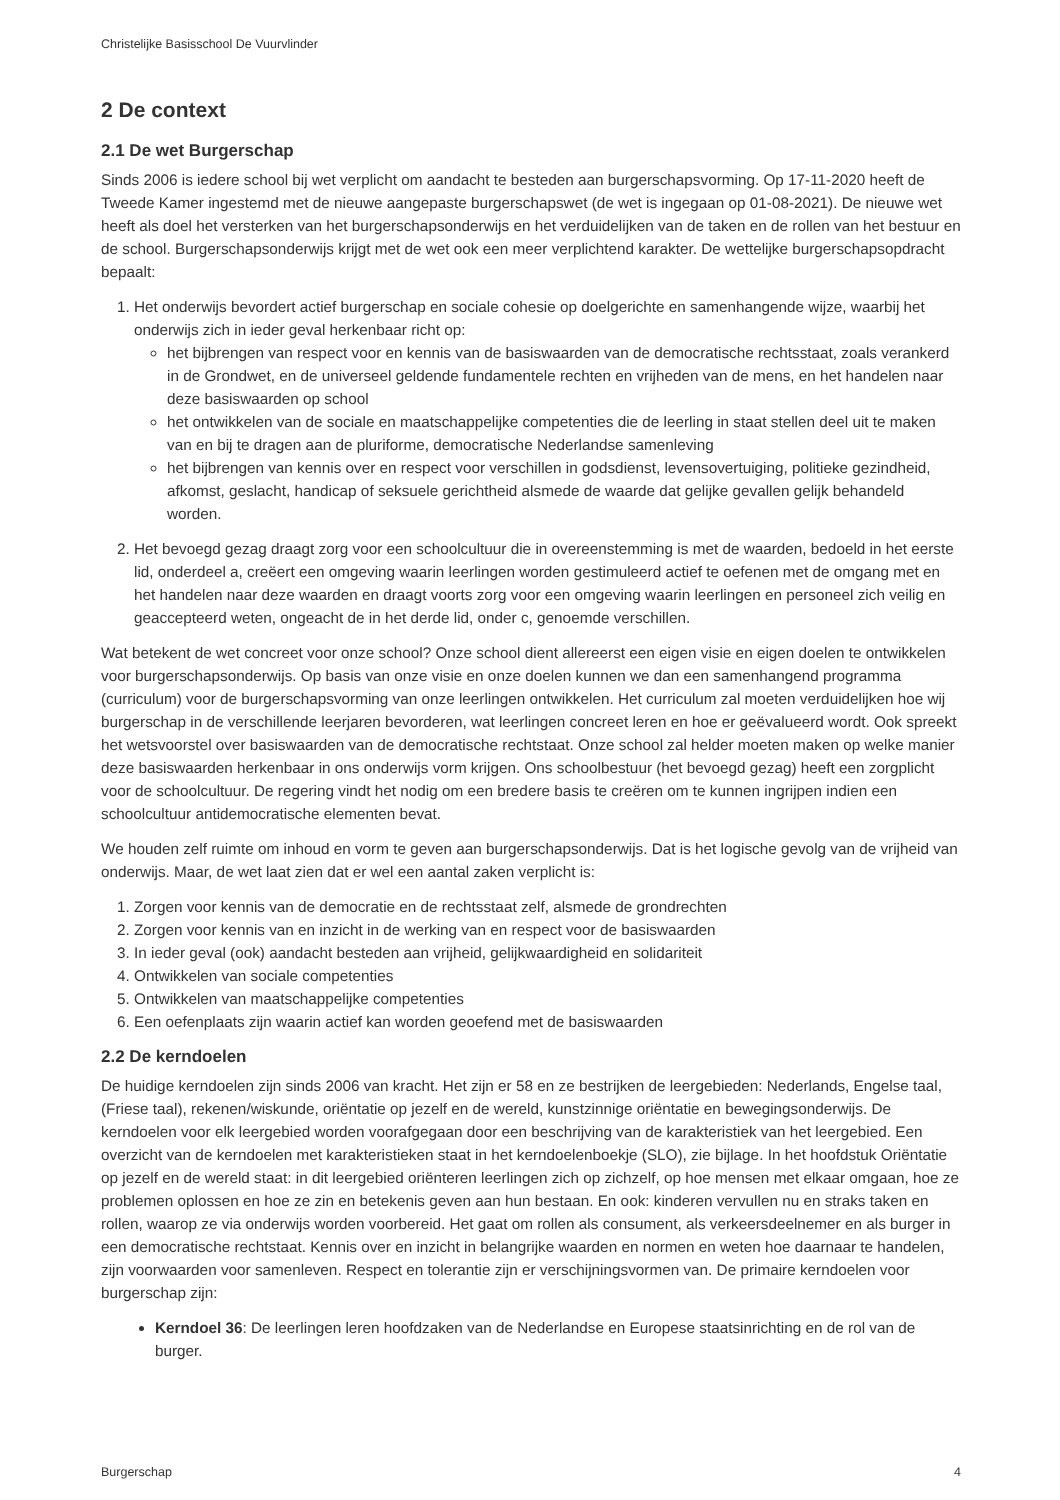Christelijke Basisschool De Vuurvlinder
2 De context
2.1 De wet Burgerschap
Sinds 2006 is iedere school bij wet verplicht om aandacht te besteden aan burgerschapsvorming. Op 17-11-2020 heeft de Tweede Kamer ingestemd met de nieuwe aangepaste burgerschapswet (de wet is ingegaan op 01-08-2021). De nieuwe wet heeft als doel het versterken van het burgerschapsonderwijs en het verduidelijken van de taken en de rollen van het bestuur en de school. Burgerschapsonderwijs krijgt met de wet ook een meer verplichtend karakter. De wettelijke burgerschapsopdracht bepaalt:
1. Het onderwijs bevordert actief burgerschap en sociale cohesie op doelgerichte en samenhangende wijze, waarbij het onderwijs zich in ieder geval herkenbaar richt op:
het bijbrengen van respect voor en kennis van de basiswaarden van de democratische rechtsstaat, zoals verankerd in de Grondwet, en de universeel geldende fundamentele rechten en vrijheden van de mens, en het handelen naar deze basiswaarden op school
het ontwikkelen van de sociale en maatschappelijke competenties die de leerling in staat stellen deel uit te maken van en bij te dragen aan de pluriforme, democratische Nederlandse samenleving
het bijbrengen van kennis over en respect voor verschillen in godsdienst, levensovertuiging, politieke gezindheid, afkomst, geslacht, handicap of seksuele gerichtheid alsmede de waarde dat gelijke gevallen gelijk behandeld worden.
2. Het bevoegd gezag draagt zorg voor een schoolcultuur die in overeenstemming is met de waarden, bedoeld in het eerste lid, onderdeel a, creëert een omgeving waarin leerlingen worden gestimuleerd actief te oefenen met de omgang met en het handelen naar deze waarden en draagt voorts zorg voor een omgeving waarin leerlingen en personeel zich veilig en geaccepteerd weten, ongeacht de in het derde lid, onder c, genoemde verschillen.
Wat betekent de wet concreet voor onze school? Onze school dient allereerst een eigen visie en eigen doelen te ontwikkelen voor burgerschapsonderwijs. Op basis van onze visie en onze doelen kunnen we dan een samenhangend programma (curriculum) voor de burgerschapsvorming van onze leerlingen ontwikkelen. Het curriculum zal moeten verduidelijken hoe wij burgerschap in de verschillende leerjaren bevorderen, wat leerlingen concreet leren en hoe er geëvalueerd wordt. Ook spreekt het wetsvoorstel over basiswaarden van de democratische rechtstaat. Onze school zal helder moeten maken op welke manier deze basiswaarden herkenbaar in ons onderwijs vorm krijgen. Ons schoolbestuur (het bevoegd gezag) heeft een zorgplicht voor de schoolcultuur. De regering vindt het nodig om een bredere basis te creëren om te kunnen ingrijpen indien een schoolcultuur antidemocratische elementen bevat.
We houden zelf ruimte om inhoud en vorm te geven aan burgerschapsonderwijs. Dat is het logische gevolg van de vrijheid van onderwijs. Maar, de wet laat zien dat er wel een aantal zaken verplicht is:
1. Zorgen voor kennis van de democratie en de rechtsstaat zelf, alsmede de grondrechten
2. Zorgen voor kennis van en inzicht in de werking van en respect voor de basiswaarden
3. In ieder geval (ook) aandacht besteden aan vrijheid, gelijkwaardigheid en solidariteit
4. Ontwikkelen van sociale competenties
5. Ontwikkelen van maatschappelijke competenties
6. Een oefenplaats zijn waarin actief kan worden geoefend met de basiswaarden
2.2 De kerndoelen
De huidige kerndoelen zijn sinds 2006 van kracht. Het zijn er 58 en ze bestrijken de leergebieden: Nederlands, Engelse taal, (Friese taal), rekenen/wiskunde, oriëntatie op jezelf en de wereld, kunstzinnige oriëntatie en bewegingsonderwijs. De kerndoelen voor elk leergebied worden voorafgegaan door een beschrijving van de karakteristiek van het leergebied. Een overzicht van de kerndoelen met karakteristieken staat in het kerndoelenboekje (SLO), zie bijlage. In het hoofdstuk Oriëntatie op jezelf en de wereld staat: in dit leergebied oriënteren leerlingen zich op zichzelf, op hoe mensen met elkaar omgaan, hoe ze problemen oplossen en hoe ze zin en betekenis geven aan hun bestaan. En ook: kinderen vervullen nu en straks taken en rollen, waarop ze via onderwijs worden voorbereid. Het gaat om rollen als consument, als verkeersdeelnemer en als burger in een democratische rechtstaat. Kennis over en inzicht in belangrijke waarden en normen en weten hoe daarnaar te handelen, zijn voorwaarden voor samenleven. Respect en tolerantie zijn er verschijningsvormen van. De primaire kerndoelen voor burgerschap zijn:
Kerndoel 36: De leerlingen leren hoofdzaken van de Nederlandse en Europese staatsinrichting en de rol van de burger.
Burgerschap 4